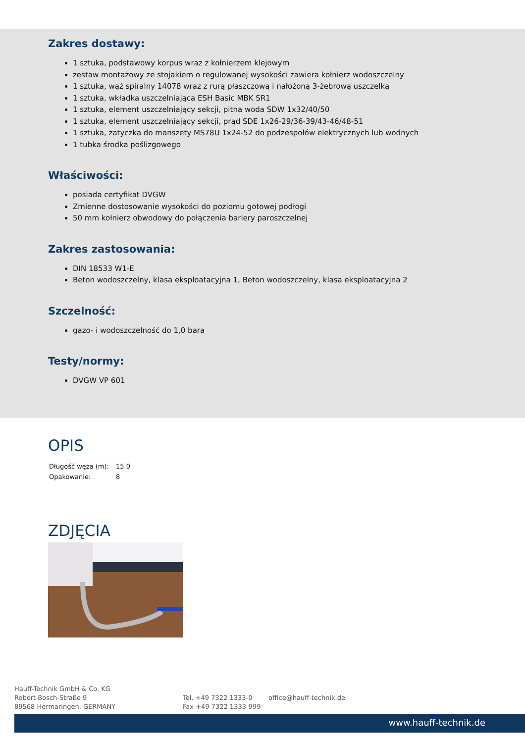Zakres dostawy:
1 sztuka, podstawowy korpus wraz z kołnierzem klejowym
zestaw montażowy ze stojakiem o regulowanej wysokości zawiera kołnierz wodoszczelny
1 sztuka, wąż spiralny 14078 wraz z rurą płaszczową i nałożoną 3-żebrową uszczelką
1 sztuka, wkładka uszczelniająca ESH Basic MBK SR1
1 sztuka, element uszczelniający sekcji, pitna woda SDW 1x32/40/50
1 sztuka, element uszczelniający sekcji, prąd SDE 1x26-29/36-39/43-46/48-51
1 sztuka, zatyczka do manszety MS78U 1x24-52 do podzespołów elektrycznych lub wodnych
1 tubka środka poślizgowego
Właściwości:
posiada certyfikat DVGW
Zmienne dostosowanie wysokości do poziomu gotowej podłogi
50 mm kołnierz obwodowy do połączenia bariery paroszczelnej
Zakres zastosowania:
DIN 18533 W1-E
Beton wodoszczelny, klasa eksploatacyjna 1, Beton wodoszczelny, klasa eksploatacyjna 2
Szczelność:
gazo- i wodoszczelność do 1,0 bara
Testy/normy:
DVGW VP 601
OPIS
| Długość węża (m): | 15.0 |
| Opakowanie: | 8 |
ZDJĘCIA
Hauff-Technik GmbH & Co. KG
Robert-Bosch-Straße 9
89568 Hermaringen, GERMANY
Tel. +49 7322 1333-0
Fax +49 7322 1333-999
office@hauff-technik.de
www.hauff-technik.de